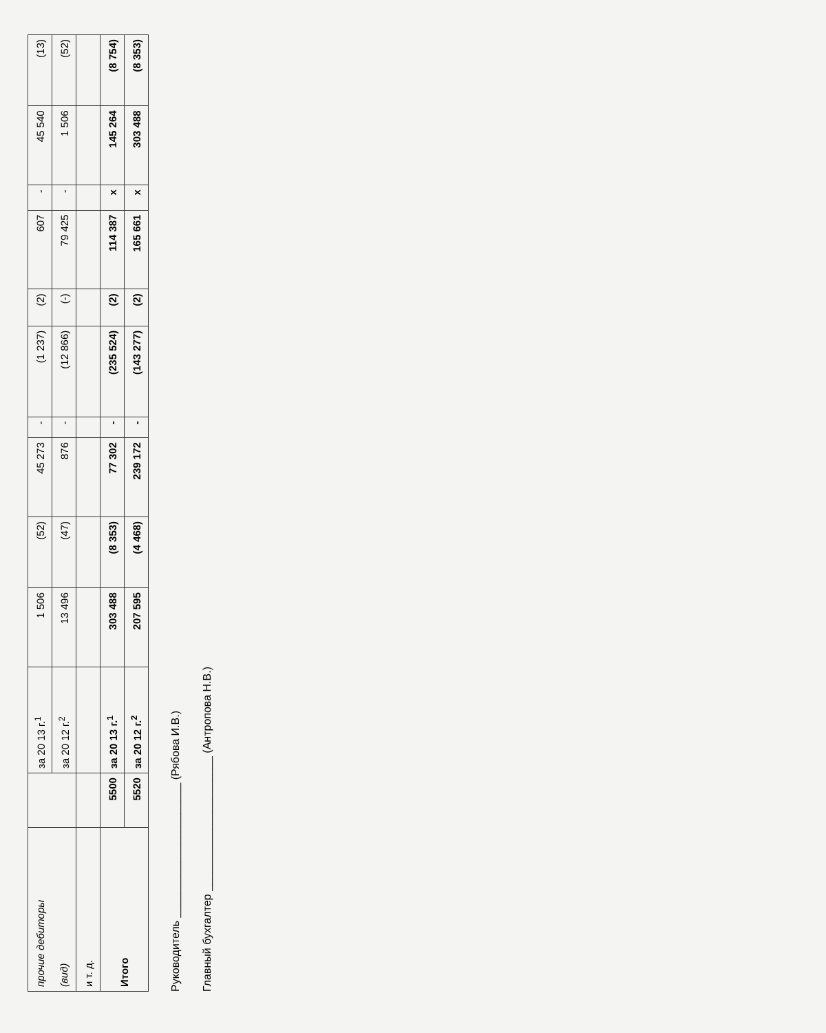| прочие дебиторы (вид) | | за 20 13 г.<sup>1</sup> | 1 506 | (52) | 45 273 | - | (1 237) | (2) | 607 | - | 45 540 | (13) |
| | | за 20 12 г.<sup>2</sup> | 13 496 | (47) | 876 | - | (12 866) | (-) | 79 425 | - | 1 506 | (52) |
| и т. д. | | | | | | | | | | | | |
| Итого | 5500 | за 20 13 г.<sup>1</sup> | 303 488 | (8 353) | 77 302 | - | (235 524) | (2) | 114 387 | x | 145 264 | (8 754) |
| | 5520 | за 20 12 г.<sup>2</sup> | 207 595 | (4 468) | 239 172 | - | (143 277) | (2) | 165 661 | x | 303 488 | (8 353) |
Руководитель ______________________ (Рябова И.В.)
Главный бухгалтер ______________________ (Антропова Н.В.)